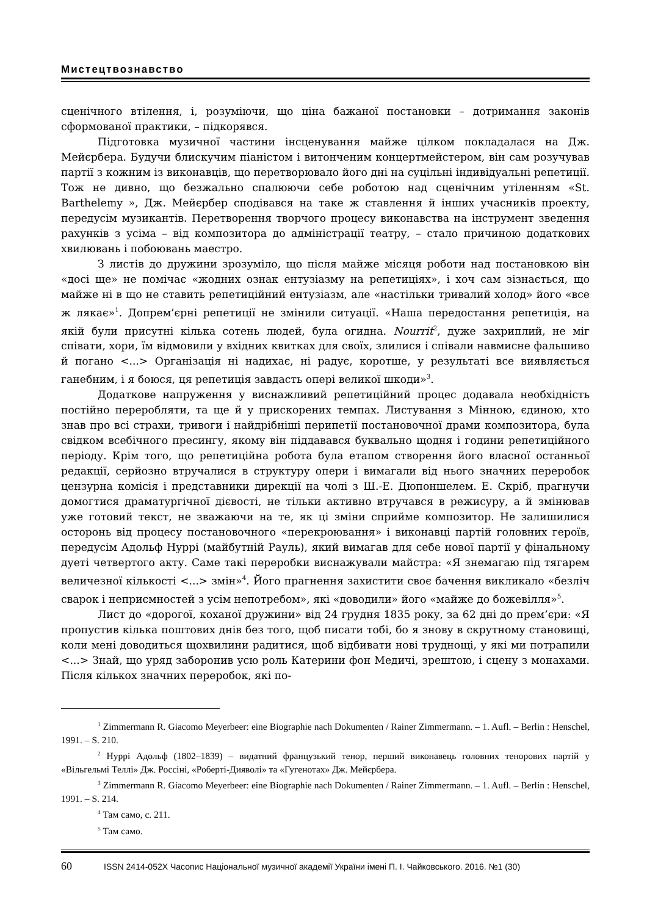Мистецтвознавство
сценічного втілення, і, розуміючи, що ціна бажаної постановки – дотримання законів сформованої практики, – підкорявся.
Підготовка музичної частини інсценування майже цілком покладалася на Дж. Мейєрбера. Будучи блискучим піаністом і витонченим концертмейстером, він сам розучував партії з кожним із виконавців, що перетворювало його дні на суцільні індивідуальні репетиції. Тож не дивно, що безжально спалюючи себе роботою над сценічним утіленням «St. Barthelemy », Дж. Мейєрбер сподівався на таке ж ставлення й інших учасників проекту, передусім музикантів. Перетворення творчого процесу виконавства на інструмент зведення рахунків з усіма – від композитора до адміністрації театру, – стало причиною додаткових хвилювань і побоювань маестро.
З листів до дружини зрозуміло, що після майже місяця роботи над постановкою він «досі ще» не помічає «жодних ознак ентузіазму на репетиціях», і хоч сам зізнається, що майже ні в що не ставить репетиційний ентузіазм, але «настільки тривалий холод» його «все ж лякає»<sup>1</sup>. Допрем’єрні репетиції не змінили ситуації. «Наша передостання репетиція, на якій були присутні кілька сотень людей, була огидна. Nourrit<sup>2</sup>, дуже захриплий, не міг співати, хори, їм відмовили у вхідних квитках для своїх, злилися і співали навмисне фальшиво й погано <...> Організація ні надихає, ні радує, коротше, у результаті все виявляється ганебним, і я боюся, ця репетиція завдасть опері великої шкоди»<sup>3</sup>.
Додаткове напруження у виснажливий репетиційний процес додавала необхідність постійно переробляти, та ще й у прискорених темпах. Листування з Мінною, єдиною, хто знав про всі страхи, тривоги і найдрібніші перипетії постановочної драми композитора, була свідком всебічного пресингу, якому він піддавався буквально щодня і години репетиційного періоду. Крім того, що репетиційна робота була етапом створення його власної останньої редакції, серйозно втручалися в структуру опери і вимагали від нього значних переробок цензурна комісія і представники дирекції на чолі з Ш.-Е. Дюпоншелем. Е. Скріб, прагнучи домогтися драматургічної дієвості, не тільки активно втручався в режисуру, а й змінював уже готовий текст, не зважаючи на те, як ці зміни сприйме композитор. Не залишилися осторонь від процесу постановочного «перекроювання» і виконавці партій головних героїв, передусім Адольф Нуррі (майбутній Рауль), який вимагав для себе нової партії у фінальному дуеті четвертого акту. Саме такі переробки виснажували майстра: «Я знемагаю під тягарем величезної кількості <...> змін»<sup>4</sup>. Його прагнення захистити своє бачення викликало «безліч сварок і неприємностей з усім непотребом», які «доводили» його «майже до божевілля»<sup>5</sup>.
Лист до «дорогої, коханої дружини» від 24 грудня 1835 року, за 62 дні до прем’єри: «Я пропустив кілька поштових днів без того, щоб писати тобі, бо я знову в скрутному становищі, коли мені доводиться щохвилини радитися, щоб відбивати нові труднощі, у які ми потрапили <...> Знай, що уряд заборонив усю роль Катерини фон Медичі, зрештою, і сцену з монахами. Після кількох значних переробок, які по-
<sup>1</sup> Zimmermann R. Giacomo Meyerbeer: eine Biographie nach Dokumenten / Rainer Zimmermann. – 1. Aufl. – Berlin : Henschel, 1991. – S. 210.
<sup>2</sup> Нуррі Адольф (1802–1839) – видатний французький тенор, перший виконавець головних тенорових партій у «Вільгельмі Теллі» Дж. Россіні, «Роберті-Дияволі» та «Гугенотах» Дж. Мейєрбера.
<sup>3</sup> Zimmermann R. Giacomo Meyerbeer: eine Biographie nach Dokumenten / Rainer Zimmermann. – 1. Aufl. – Berlin : Henschel, 1991. – S. 214.
<sup>4</sup> Там само, с. 211.
<sup>5</sup> Там само.
60 ISSN 2414-052X Часопис Національної музичної академії України імені П. І. Чайковського. 2016. №1 (30)